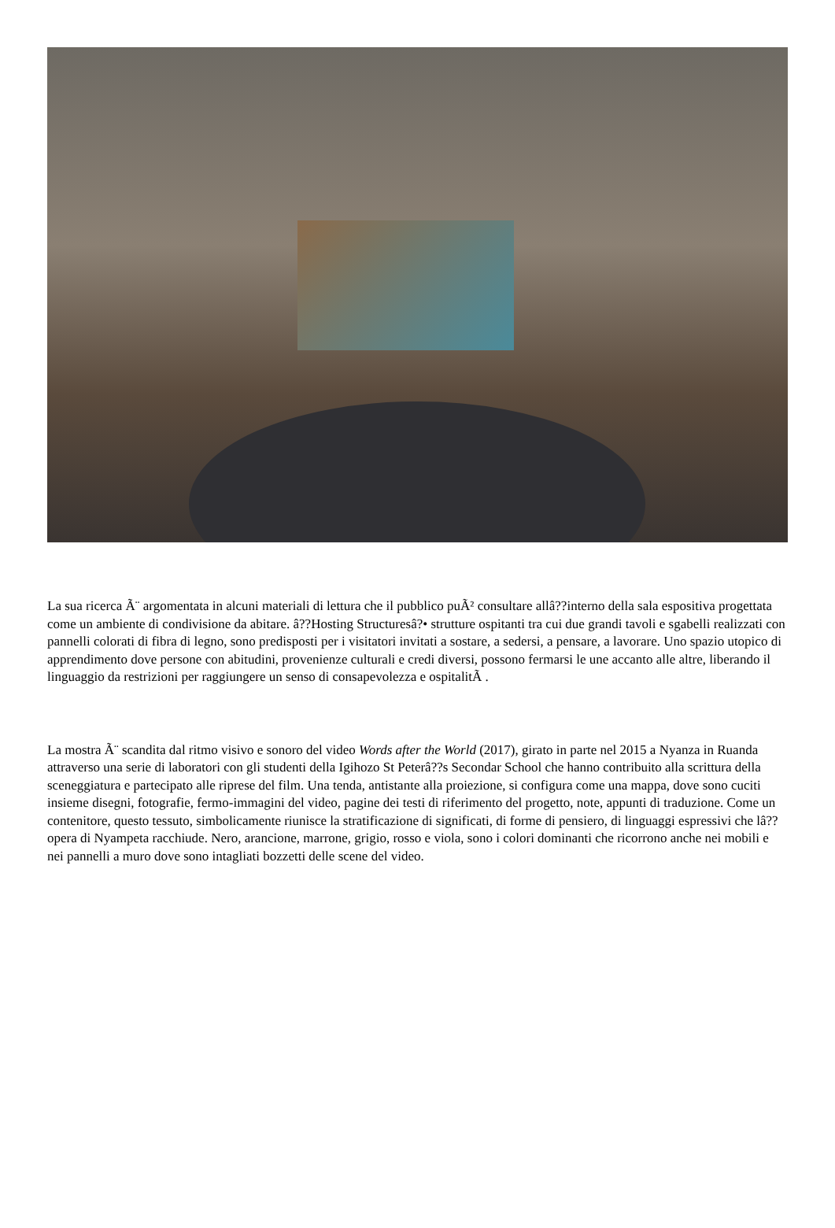La sua ricerca Ã¨ argomentata in alcuni materiali di lettura che il pubblico puÃ² consultare allâ??interno della sala espositiva progettata come un ambiente di condivisione da abitare. â??Hosting Structuresâ?• strutture ospitanti tra cui due grandi tavoli e sgabelli realizzati con pannelli colorati di fibra di legno, sono predisposti per i visitatori invitati a sostare, a sedersi, a pensare, a lavorare. Uno spazio utopico di apprendimento dove persone con abitudini, provenienze culturali e credi diversi, possono fermarsi le une accanto alle altre, liberando il linguaggio da restrizioni per raggiungere un senso di consapevolezza e ospitalitÃ .
La mostra Ã¨ scandita dal ritmo visivo e sonoro del video Words after the World (2017), girato in parte nel 2015 a Nyanza in Ruanda attraverso una serie di laboratori con gli studenti della Igihozo St Peterâ??s Secondar School che hanno contribuito alla scrittura della sceneggiatura e partecipato alle riprese del film. Una tenda, antistante alla proiezione, si configura come una mappa, dove sono cuciti insieme disegni, fotografie, fermo-immagini del video, pagine dei testi di riferimento del progetto, note, appunti di traduzione. Come un contenitore, questo tessuto, simbolicamente riunisce la stratificazione di significati, di forme di pensiero, di linguaggi espressivi che lâ??opera di Nyampeta racchiude. Nero, arancione, marrone, grigio, rosso e viola, sono i colori dominanti che ricorrono anche nei mobili e nei pannelli a muro dove sono intagliati bozzetti delle scene del video.